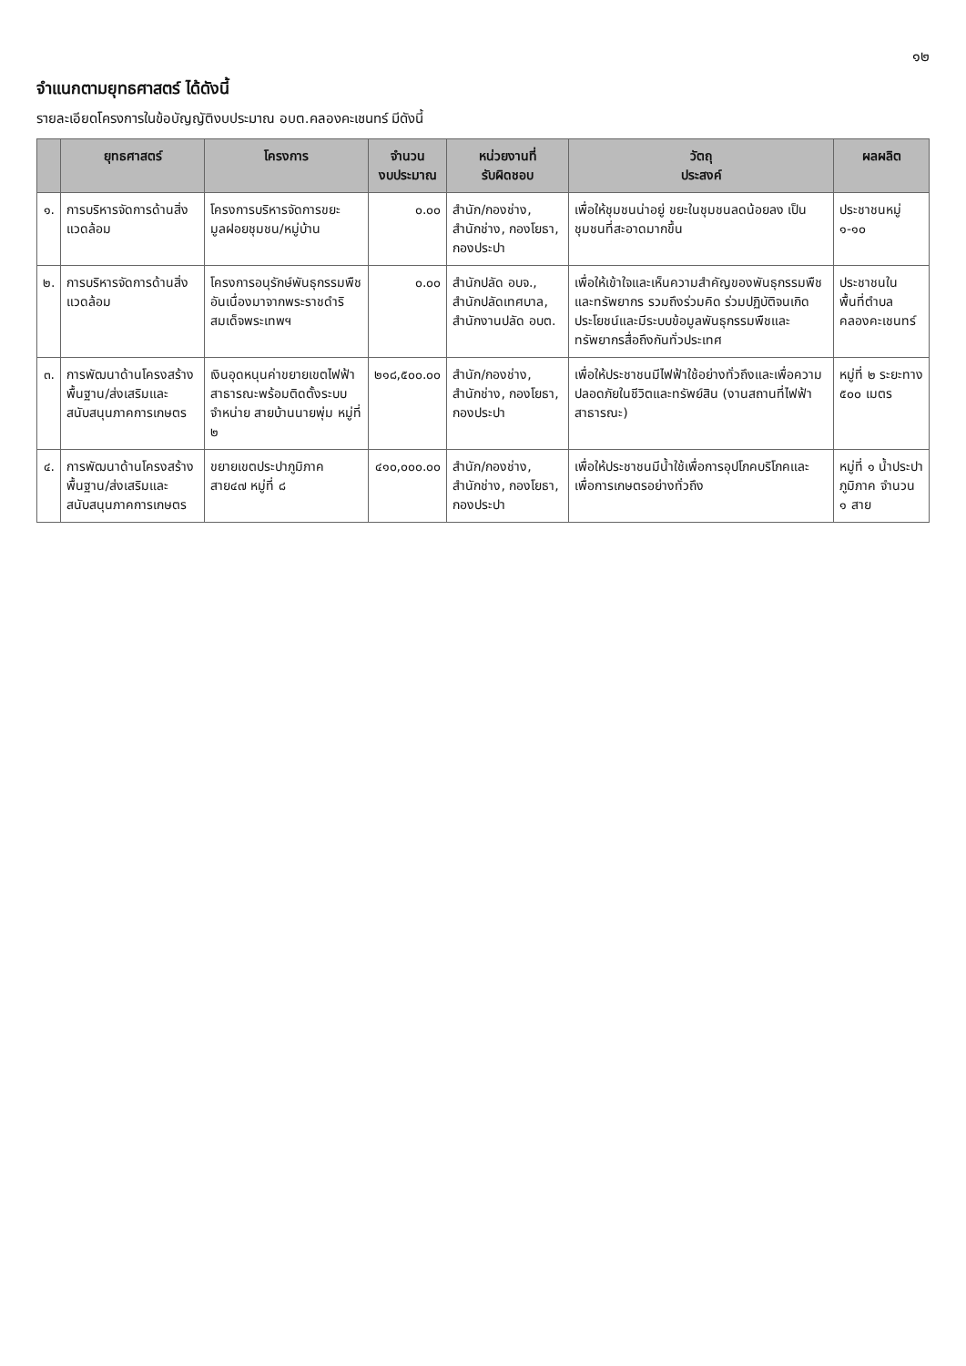๑๒
จำแนกตามยุทธศาสตร์ ได้ดังนี้
รายละเอียดโครงการในข้อบัญญัติงบประมาณ อบต.คลองคะเชนทร์ มีดังนี้
| | ยุทธศาสตร์ | โครงการ | จำนวน งบประมาณ | หน่วยงานที่ รับผิดชอบ | วัตถุ ประสงค์ | ผลผลิต |
| --- | --- | --- | --- | --- | --- | --- |
| ๑. | การบริหารจัดการด้านสิ่งแวดล้อม | โครงการบริหารจัดการขยะมูลฝอยชุมชน/หมู่บ้าน | ๐.๐๐ | สำนัก/กองช่าง, สำนักช่าง, กองโยธา, กองประปา | เพื่อให้ชุมชนน่าอยู่ ขยะในชุมชนลดน้อยลง เป็นชุมชนที่สะอาดมากขึ้น | ประชาชนหมู่ ๑-๑๐ |
| ๒. | การบริหารจัดการด้านสิ่งแวดล้อม | โครงการอนุรักษ์พันธุกรรมพืชอันเนื่องมาจากพระราชดำริสมเด็จพระเทพฯ | ๐.๐๐ | สำนักปลัด อบจ., สำนักปลัดเทศบาล, สำนักงานปลัด อบต. | เพื่อให้เข้าใจและเห็นความสำคัญของพันธุกรรมพืชและทรัพยากร รวมถึงร่วมคิด ร่วมปฏิบัติจนเกิดประโยชน์และมีระบบข้อมูลพันธุกรรมพืชและทรัพยากรสื่อถึงกันทั่วประเทศ | ประชาชนในพื้นที่ตำบลคลองคะเชนทร์ |
| ๓. | การพัฒนาด้านโครงสร้างพื้นฐาน/ส่งเสริมและสนับสนุนภาคการเกษตร | เงินอุดหนุนค่าขยายเขตไฟฟ้าสาธารณะพร้อมติดตั้งระบบจำหน่าย สายบ้านนายพุ่ม หมู่ที่ ๒ | ๒๑๘,๕๐๐.๐๐ | สำนัก/กองช่าง, สำนักช่าง, กองโยธา, กองประปา | เพื่อให้ประชาชนมีไฟฟ้าใช้อย่างทั่วถึงและเพื่อความปลอดภัยในชีวิตและทรัพย์สิน (งานสถานที่ไฟฟ้าสาธารณะ) | หมู่ที่ ๒ ระยะทาง ๕๐๐ เมตร |
| ๔. | การพัฒนาด้านโครงสร้างพื้นฐาน/ส่งเสริมและสนับสนุนภาคการเกษตร | ขยายเขตประปาภูมิภาค สาย๔๗ หมู่ที่ ๘ | ๔๑๐,๐๐๐.๐๐ | สำนัก/กองช่าง, สำนักช่าง, กองโยธา, กองประปา | เพื่อให้ประชาชนมีน้ำใช้เพื่อการอุปโภคบริโภคและเพื่อการเกษตรอย่างทั่วถึง | หมู่ที่ ๑ น้ำประปาภูมิภาค จำนวน ๑ สาย |